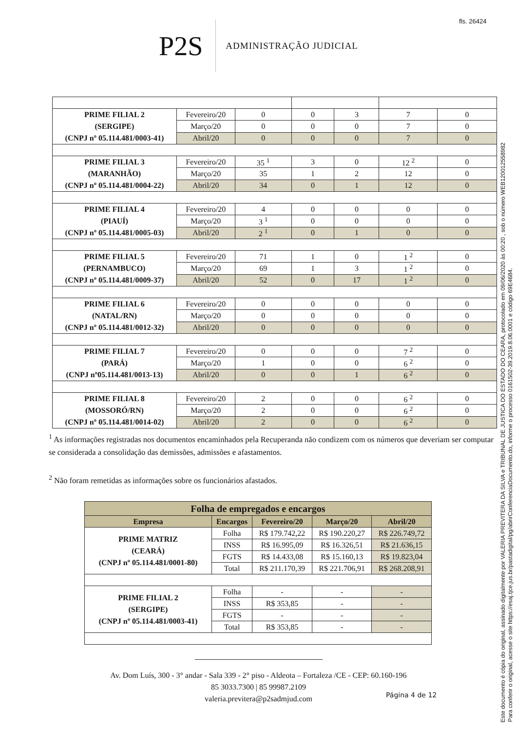fls. 26424
P2S
ADMINISTRAÇÃO JUDICIAL
| PRIME FILIAL 2 (SERGIPE) (CNPJ nº 05.114.481/0003-41) | Fevereiro/20 | 0 | 0 | 3 | 7 | 0 |
| | Março/20 | 0 | 0 | 0 | 7 | 0 |
| | Abril/20 | 0 | 0 | 0 | 7 | 0 |
| PRIME FILIAL 3 (MARANHÃO) (CNPJ nº 05.114.481/0004-22) | Fevereiro/20 | 35 <sup>1</sup> | 3 | 0 | 12 <sup>2</sup> | 0 |
| | Março/20 | 35 | 1 | 2 | 12 | 0 |
| | Abril/20 | 34 | 0 | 1 | 12 | 0 |
| PRIME FILIAL 4 (PIAUÍ) (CNPJ nº 05.114.481/0005-03) | Fevereiro/20 | 4 | 0 | 0 | 0 | 0 |
| | Março/20 | 3 <sup>1</sup> | 0 | 0 | 0 | 0 |
| | Abril/20 | 2 <sup>1</sup> | 0 | 1 | 0 | 0 |
| PRIME FILIAL 5 (PERNAMBUCO) (CNPJ nº 05.114.481/0009-37) | Fevereiro/20 | 71 | 1 | 0 | 1 <sup>2</sup> | 0 |
| | Março/20 | 69 | 1 | 3 | 1 <sup>2</sup> | 0 |
| | Abril/20 | 52 | 0 | 17 | 1 <sup>2</sup> | 0 |
| PRIME FILIAL 6 (NATAL/RN) (CNPJ nº 05.114.481/0012-32) | Fevereiro/20 | 0 | 0 | 0 | 0 | 0 |
| | Março/20 | 0 | 0 | 0 | 0 | 0 |
| | Abril/20 | 0 | 0 | 0 | 0 | 0 |
| PRIME FILIAL 7 (PARÁ) (CNPJ nº05.114.481/0013-13) | Fevereiro/20 | 0 | 0 | 0 | 7 <sup>2</sup> | 0 |
| | Março/20 | 1 | 0 | 0 | 6 <sup>2</sup> | 0 |
| | Abril/20 | 0 | 0 | 1 | 6 <sup>2</sup> | 0 |
| PRIME FILIAL 8 (MOSSORÓ/RN) (CNPJ nº 05.114.481/0014-02) | Fevereiro/20 | 2 | 0 | 0 | 6 <sup>2</sup> | 0 |
| | Março/20 | 2 | 0 | 0 | 6 <sup>2</sup> | 0 |
| | Abril/20 | 2 | 0 | 0 | 6 <sup>2</sup> | 0 |
<sup>1</sup> As informações registradas nos documentos encaminhados pela Recuperanda não condizem com os números que deveriam ser computar se considerada a consolidação das demissões, admissões e afastamentos.
<sup>2</sup> Não foram remetidas as informações sobre os funcionários afastados.
| Folha de empregados e encargos | | | | |
| --- | --- | --- | --- | --- |
| Empresa | Encargos | Fevereiro/20 | Março/20 | Abril/20 |
| PRIME MATRIZ (CEARÁ) (CNPJ nº 05.114.481/0001-80) | Folha | R$ 179.742,22 | R$ 190.220,27 | R$ 226.749,72 |
| | INSS | R$ 16.995,09 | R$ 16.326,51 | R$ 21.636,15 |
| | FGTS | R$ 14.433,08 | R$ 15.160,13 | R$ 19.823,04 |
| | Total | R$ 211.170,39 | R$ 221.706,91 | R$ 268.208,91 |
| PRIME FILIAL 2 (SERGIPE) (CNPJ nº 05.114.481/0003-41) | Folha | - | - | - |
| | INSS | R$ 353,85 | - | - |
| | FGTS | - | - | - |
| | Total | R$ 353,85 | - | - |
Av. Dom Luís, 300 - 3° andar - Sala 339 - 2° piso - Aldeota – Fortaleza /CE - CEP: 60.160-196
85 3033.7300 | 85 99987.2109
valeria.previtera@p2sadmjud.com
Página 4 de 12
Este documento é cópia do original, assinado digitalmente por VALERIA PREVITERA DA SILVA e TRIBUNAL DE JUSTICA DO ESTADO DO CEARA, protocolado em 09/06/2020 às 00:20 , sob o número WEB12001255898​2
Para conferir o original, acesse o site https://esaj.tjce.jus.br/pastadigital/pg/abrirConferenciaDocumento.do, informe o processo 0161502-39.2019.8.06.0001 e código 69E4684.